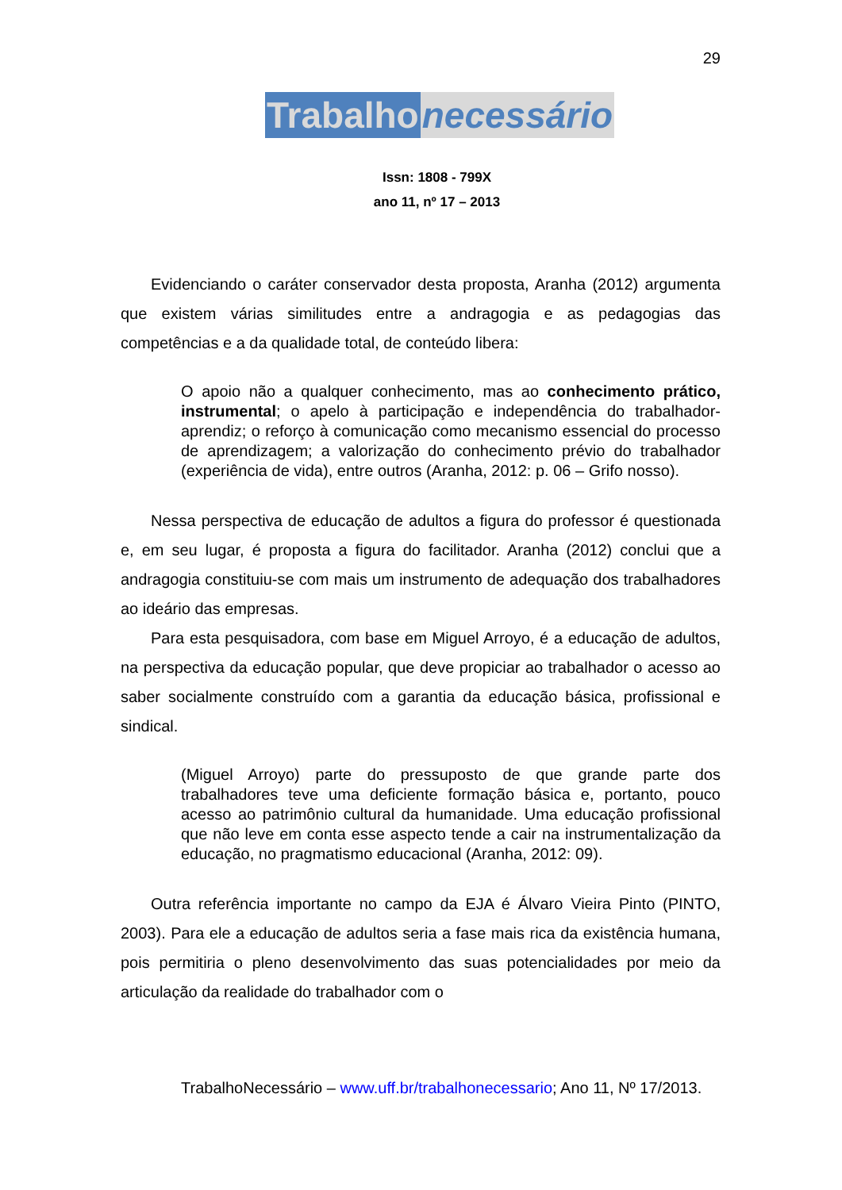29
Trabalho necessário
Issn: 1808 - 799X
ano 11, nº 17 – 2013
Evidenciando o caráter conservador desta proposta, Aranha (2012) argumenta que existem várias similitudes entre a andragogia e as pedagogias das competências e a da qualidade total, de conteúdo libera:
O apoio não a qualquer conhecimento, mas ao conhecimento prático, instrumental; o apelo à participação e independência do trabalhador-aprendiz; o reforço à comunicação como mecanismo essencial do processo de aprendizagem; a valorização do conhecimento prévio do trabalhador (experiência de vida), entre outros (Aranha, 2012: p. 06 – Grifo nosso).
Nessa perspectiva de educação de adultos a figura do professor é questionada e, em seu lugar, é proposta a figura do facilitador. Aranha (2012) conclui que a andragogia constituiu-se com mais um instrumento de adequação dos trabalhadores ao ideário das empresas.
Para esta pesquisadora, com base em Miguel Arroyo, é a educação de adultos, na perspectiva da educação popular, que deve propiciar ao trabalhador o acesso ao saber socialmente construído com a garantia da educação básica, profissional e sindical.
(Miguel Arroyo) parte do pressuposto de que grande parte dos trabalhadores teve uma deficiente formação básica e, portanto, pouco acesso ao patrimônio cultural da humanidade. Uma educação profissional que não leve em conta esse aspecto tende a cair na instrumentalização da educação, no pragmatismo educacional (Aranha, 2012: 09).
Outra referência importante no campo da EJA é Álvaro Vieira Pinto (PINTO, 2003). Para ele a educação de adultos seria a fase mais rica da existência humana, pois permitiria o pleno desenvolvimento das suas potencialidades por meio da articulação da realidade do trabalhador com o
TrabalhoNecessário – www.uff.br/trabalhonecessario; Ano 11, Nº 17/2013.